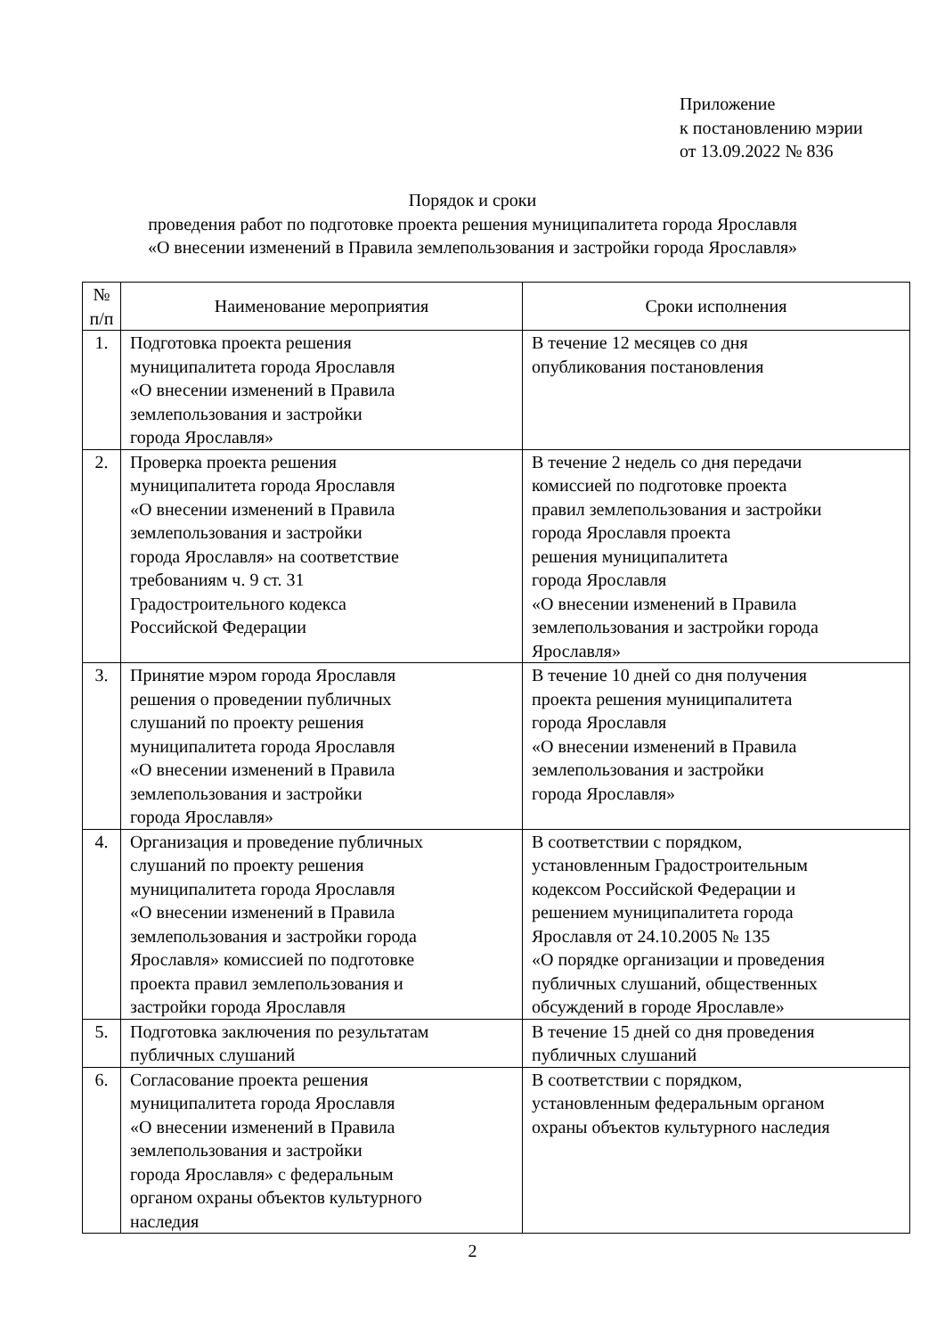Приложение
к постановлению мэрии
от 13.09.2022 № 836
Порядок и сроки
проведения работ по подготовке проекта решения муниципалитета города Ярославля
«О внесении изменений в Правила землепользования и застройки города Ярославля»
| № п/п | Наименование мероприятия | Сроки исполнения |
| --- | --- | --- |
| 1. | Подготовка проекта решения муниципалитета города Ярославля «О внесении изменений в Правила землепользования и застройки города Ярославля» | В течение 12 месяцев со дня опубликования постановления |
| 2. | Проверка проекта решения муниципалитета города Ярославля «О внесении изменений в Правила землепользования и застройки города Ярославля» на соответствие требованиям ч. 9 ст. 31 Градостроительного кодекса Российской Федерации | В течение 2 недель со дня передачи комиссией по подготовке проекта правил землепользования и застройки города Ярославля проекта решения муниципалитета города Ярославля «О внесении изменений в Правила землепользования и застройки города Ярославля» |
| 3. | Принятие мэром города Ярославля решения о проведении публичных слушаний по проекту решения муниципалитета города Ярославля «О внесении изменений в Правила землепользования и застройки города Ярославля» | В течение 10 дней со дня получения проекта решения муниципалитета города Ярославля «О внесении изменений в Правила землепользования и застройки города Ярославля» |
| 4. | Организация и проведение публичных слушаний по проекту решения муниципалитета города Ярославля «О внесении изменений в Правила землепользования и застройки города Ярославля» комиссией по подготовке проекта правил землепользования и застройки города Ярославля | В соответствии с порядком, установленным Градостроительным кодексом Российской Федерации и решением муниципалитета города Ярославля от 24.10.2005 № 135 «О порядке организации и проведения публичных слушаний, общественных обсуждений в городе Ярославле» |
| 5. | Подготовка заключения по результатам публичных слушаний | В течение 15 дней со дня проведения публичных слушаний |
| 6. | Согласование проекта решения муниципалитета города Ярославля «О внесении изменений в Правила землепользования и застройки города Ярославля» с федеральным органом охраны объектов культурного наследия | В соответствии с порядком, установленным федеральным органом охраны объектов культурного наследия |
2